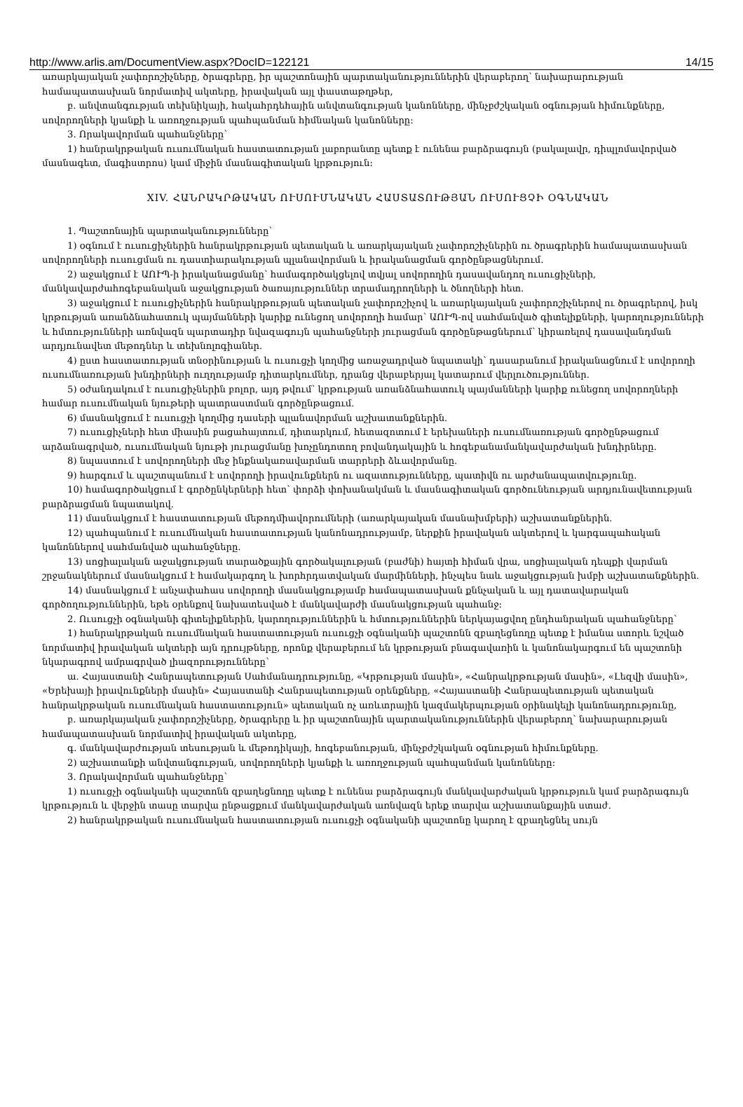http://www.arlis.am/DocumentView.aspx?DocID=122121 14/15
առարկայական չափորոշիչները, ծրագրերը, իր պաշտոնային պարտականություններին վերաբերող՝ նախարարության համապատասխան նորմատիվ ակտերը, իրավական այլ փաստաթղթեր,
բ. անվտանգության տեխնիկայի, հակահրդեհային անվտանգության կանոնները, մինչբժշկական օգնության հիմունքները, սովորողների կյանքի և առողջության պահպանման հիմնական կանոնները:
3. Որակավորման պահանջները՝
1) հանրակրթական ուսումնական հաստատության լաբորանտը պետք է ունենա բարձրագույն (բակալավր, դիպլոմավորված մասնագետ, մագիստրոս) կամ միջին մասնագիտական կրթություն:
XIV. ՀԱՆՐԱԿՐԹԱԿԱՆ ՈՒՍՈՒՄՆԱԿԱՆ ՀԱՍՏԱՏՈՒԹՅԱՆ ՈՒՍՈՒՑՉԻ ՕԳՆԱԿԱՆ
1. Պաշտոնային պարտականությունները՝
1) օգնում է ուսուցիչներին հանրակրթության պետական և առարկայական չափորոշիչներին ու ծրագրերին համապատասխան սովորողների ուսուցման ու դաստիարակության պլանավորման և իրականացման գործընթացներում.
2) աջակցում է ԱՈՒՊ-ի իրականացմանը՝ համագործակցելով տվյալ սովորողին դասավանդող ուսուցիչների, մանկավարժահոգեբանական աջակցության ծառայություններ տրամադրողների և ծնողների հետ.
3) աջակցում է ուսուցիչներին հանրակրթության պետական չափորոշիչով և առարկայական չափորոշիչներով ու ծրագրերով, իսկ կրթության առանձնահատուկ պայմանների կարիք ունեցող սովորողի համար՝ ԱՈՒՊ-ով սահմանված գիտելիքների, կարողությունների և հմտությունների առնվազն պարտադիր նվազագույն պահանջների յուրացման գործընթացներում՝ կիրառելով դասավանդման արդյունավետ մեթոդներ և տեխնոլոգիաներ.
4) ըստ հաստատության տնօրինության և ուսուցչի կողմից առաջադրված նպատակի՝ դասարանում իրականացնում է սովորողի ուսումնառության խնդիրների ուղղությամբ դիտարկումներ, դրանց վերաբերյալ կատարում վերլուծություններ.
5) օժանդակում է ուսուցիչներին բոլոր, այդ թվում՝ կրթության առանձնահատուկ պայմանների կարիք ունեցող սովորողների համար ուսումնական նյութերի պատրաստման գործընթացում.
6) մասնակցում է ուսուցչի կողմից դասերի պլանավորման աշխատանքներին.
7) ուսուցիչների հետ միասին բացահայտում, դիտարկում, հետազոտում է երեխաների ուսումնառության գործընթացում արձանագրված, ուսումնական նյութի յուրացմանը խոչընդոտող բովանդակային և հոգեբանամանկավարժական խնդիրները.
8) նպաստում է սովորողների մեջ ինքնակառավարման տարրերի ձևավորմանը.
9) հարգում և պաշտպանում է սովորողի իրավունքներն ու ազատությունները, պատիվն ու արժանապատվությունը.
10) համագործակցում է գործընկերների հետ՝ փորձի փոխանակման և մասնագիտական գործունեության արդյունավետության բարձրացման նպատակով.
11) մասնակցում է հաստատության մեթոդմիավորումների (առարկայական մասնախմբերի) աշխատանքներին.
12) պահպանում է ուսումնական հաստատության կանոնադրությամբ, ներքին իրավական ակտերով և կարգապահական կանոններով սահմանված պահանջները.
13) սոցիալական աջակցության տարածքային գործակալության (բաժնի) հայտի հիման վրա, սոցիալական դեպքի վարման շրջանակներում մասնակցում է համակարգող և խորհրդատվական մարմինների, ինչպես նաև աջակցության խմբի աշխատանքներին.
14) մասնակցում է անչափահաս սովորողի մասնակցությամբ համապատասխան քննչական և այլ դատավարական գործողություններին, եթե օրենքով նախատեսված է մանկավարժի մասնակցության պահանջ:
2. Ուսուցչի օգնականի գիտելիքներին, կարողություններին և հմտություններին ներկայացվող ընդհանրական պահանջները՝
1) հանրակրթական ուսումնական հաստատության ուսուցչի օգնականի պաշտոնն զբաղեցնողը պետք է իմանա ստորև նշված նորմատիվ իրավական ակտերի այն դրույթները, որոնք վերաբերում են կրթության բնագավառին և կանոնակարգում են պաշտոնի նկարագրով ամրագրված լիազորությունները՝
ա. Հայաստանի Հանրապետության Սահմանադրությունը, «Կրթության մասին», «Հանրակրթության մասին», «Լեզվի մասին», «Երեխայի իրավունքների մասին» Հայաստանի Հանրապետության օրենքները, «Հայաստանի Հանրապետության պետական հանրակրթական ուսումնական հաստատություն» պետական ոչ առևտրային կազմակերպության օրինակելի կանոնադրությունը,
բ. առարկայական չափորոշիչները, ծրագրերը և իր պաշտոնային պարտականություններին վերաբերող՝ նախարարության համապատասխան նորմատիվ իրավական ակտերը,
գ. մանկավարժության տեսության և մեթոդիկայի, հոգեբանության, մինչբժշկական օգնության հիմունքները.
2) աշխատանքի անվտանգության, սովորողների կյանքի և առողջության պահպանման կանոնները:
3. Որակավորման պահանջները՝
1) ուսուցչի օգնականի պաշտոնն զբաղեցնողը պետք է ունենա բարձրագույն մանկավարժական կրթություն կամ բարձրագույն կրթություն և վերջին տասը տարվա ընթացքում մանկավարժական առնվազն երեք տարվա աշխատանքային ստաժ.
2) հանրակրթական ուսումնական հաստատության ուսուցչի օգնականի պաշտոնը կարող է զբաղեցնել սույն